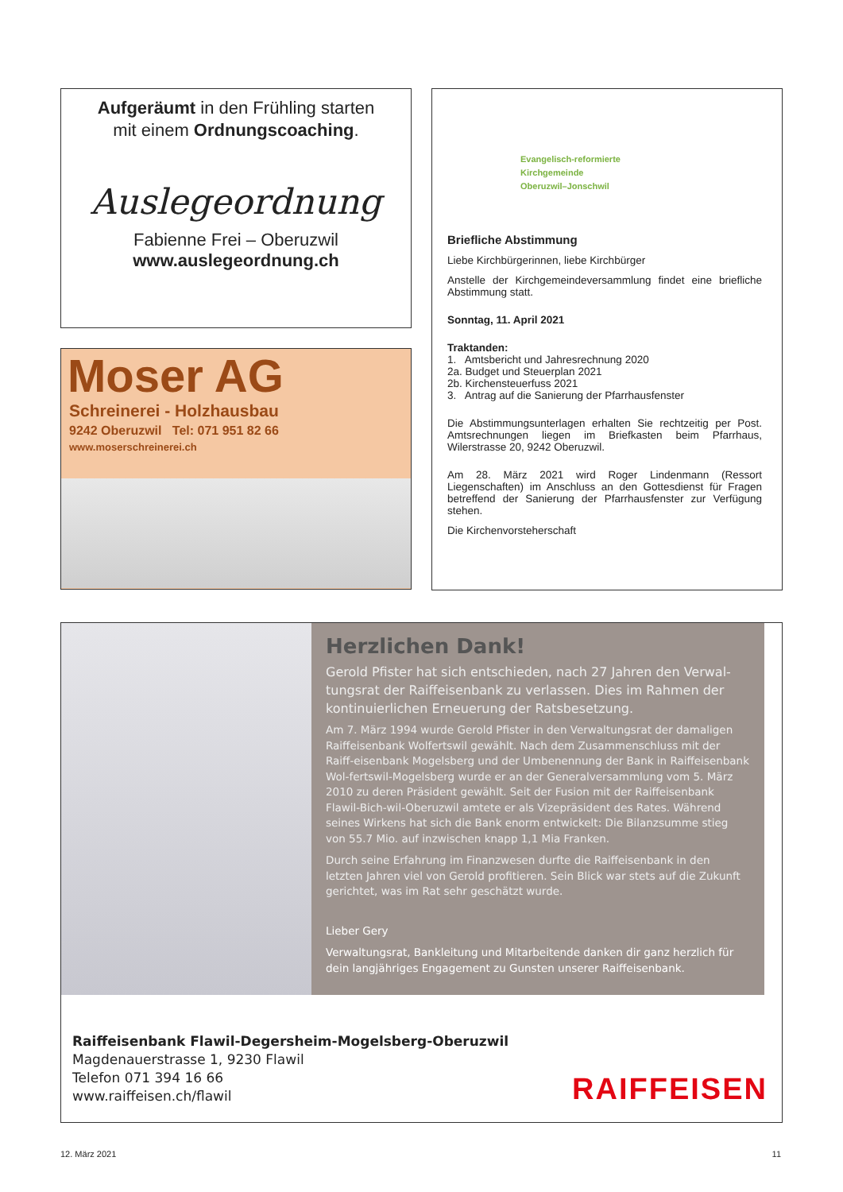Aufgeräumt in den Frühling starten
mit einem Ordnungscoaching.
Auslegeordnung
Fabienne Frei – Oberuzwil
www.auslegeordnung.ch
Moser AG
Schreinerei - Holzhausbau
9242 Oberuzwil Tel: 071 951 82 66
www.moserschreinerei.ch
Evangelisch-reformierte
Kirchgemeinde
Oberuzwil–Jonschwil
Briefliche Abstimmung
Liebe Kirchbürgerinnen, liebe Kirchbürger
Anstelle der Kirchgemeindeversammlung findet eine briefliche Abstimmung statt.
Sonntag, 11. April 2021
Traktanden:
1. Amtsbericht und Jahresrechnung 2020
2a. Budget und Steuerplan 2021
2b. Kirchensteuerfuss 2021
3. Antrag auf die Sanierung der Pfarrhausfenster
Die Abstimmungsunterlagen erhalten Sie rechtzeitig per Post. Amtsrechnungen liegen im Briefkasten beim Pfarrhaus, Wilerstrasse 20, 9242 Oberuzwil.
Am 28. März 2021 wird Roger Lindenmann (Ressort Liegenschaften) im Anschluss an den Gottesdienst für Fragen betreffend der Sanierung der Pfarrhausfenster zur Verfügung stehen.
Die Kirchenvorsteherschaft
Herzlichen Dank!
Gerold Pfister hat sich entschieden, nach 27 Jahren den Verwal-tungsrat der Raiffeisenbank zu verlassen. Dies im Rahmen der kontinuierlichen Erneuerung der Ratsbesetzung.
Am 7. März 1994 wurde Gerold Pfister in den Verwaltungsrat der damaligen Raiffeisenbank Wolfertswil gewählt. Nach dem Zusammenschluss mit der Raiff-eisenbank Mogelsberg und der Umbenennung der Bank in Raiffeisenbank Wol-fertswil-Mogelsberg wurde er an der Generalversammlung vom 5. März 2010 zu deren Präsident gewählt. Seit der Fusion mit der Raiffeisenbank Flawil-Bich-wil-Oberuzwil amtete er als Vizepräsident des Rates. Während seines Wirkens hat sich die Bank enorm entwickelt: Die Bilanzsumme stieg von 55.7 Mio. auf inzwischen knapp 1,1 Mia Franken.
Durch seine Erfahrung im Finanzwesen durfte die Raiffeisenbank in den letzten Jahren viel von Gerold profitieren. Sein Blick war stets auf die Zukunft gerichtet, was im Rat sehr geschätzt wurde.
Lieber Gery
Verwaltungsrat, Bankleitung und Mitarbeitende danken dir ganz herzlich für dein langjähriges Engagement zu Gunsten unserer Raiffeisenbank.
Raiffeisenbank Flawil-Degersheim-Mogelsberg-Oberuzwil
Magdenauerstrasse 1, 9230 Flawil
Telefon 071 394 16 66
www.raiffeisen.ch/flawil
RAIFFEISEN
12. März 2021 11